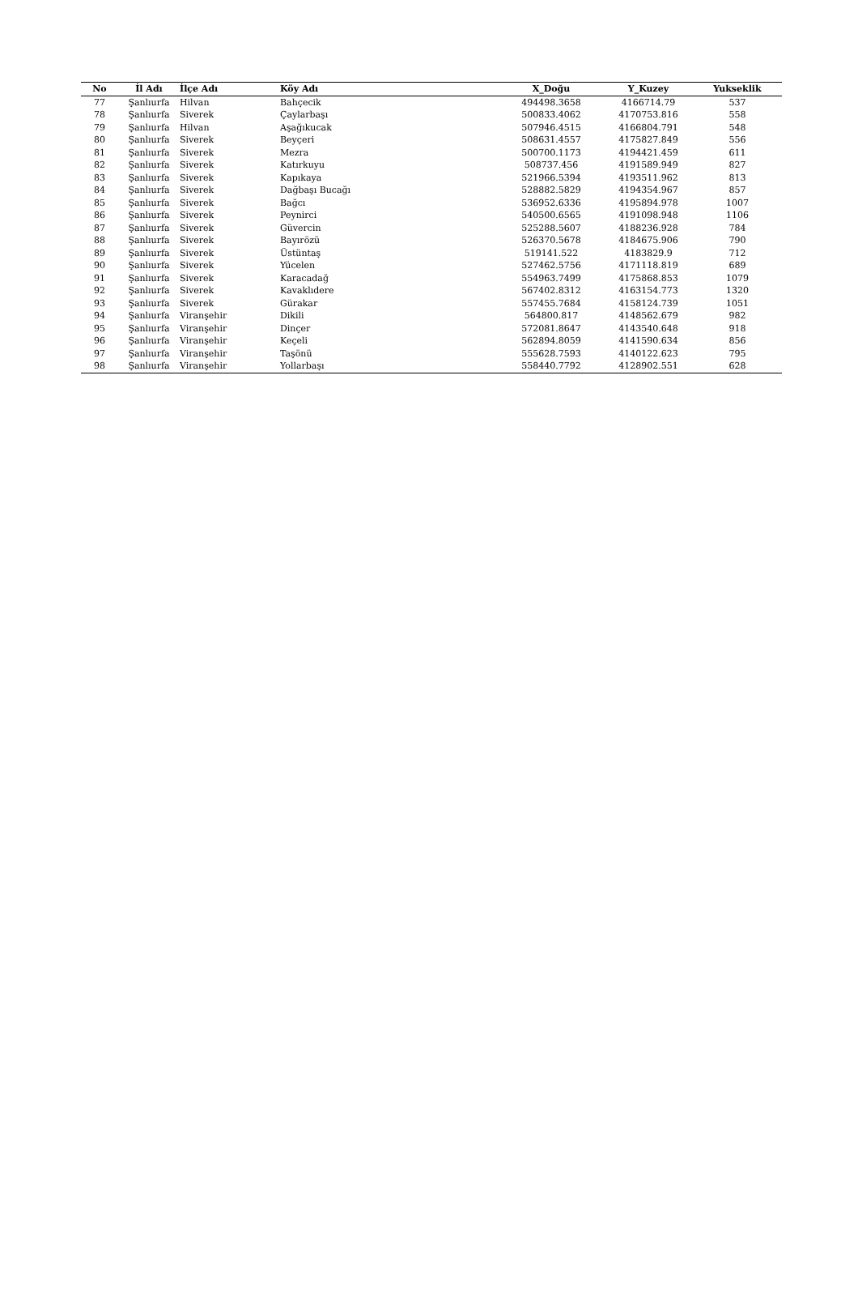| No | İl Adı | İlçe Adı | Köy Adı | X_Doğu | Y_Kuzey | Yukseklik |
| --- | --- | --- | --- | --- | --- | --- |
| 77 | Şanlıurfa | Hilvan | Bahçecik | 494498.3658 | 4166714.79 | 537 |
| 78 | Şanlıurfa | Siverek | Çaylarbaşı | 500833.4062 | 4170753.816 | 558 |
| 79 | Şanlıurfa | Hilvan | Aşağıkucak | 507946.4515 | 4166804.791 | 548 |
| 80 | Şanlıurfa | Siverek | Beyçeri | 508631.4557 | 4175827.849 | 556 |
| 81 | Şanlıurfa | Siverek | Mezra | 500700.1173 | 4194421.459 | 611 |
| 82 | Şanlıurfa | Siverek | Katırkuyu | 508737.456 | 4191589.949 | 827 |
| 83 | Şanlıurfa | Siverek | Kapıkaya | 521966.5394 | 4193511.962 | 813 |
| 84 | Şanlıurfa | Siverek | Dağbaşı Bucağı | 528882.5829 | 4194354.967 | 857 |
| 85 | Şanlıurfa | Siverek | Bağcı | 536952.6336 | 4195894.978 | 1007 |
| 86 | Şanlıurfa | Siverek | Peynirci | 540500.6565 | 4191098.948 | 1106 |
| 87 | Şanlıurfa | Siverek | Güvercin | 525288.5607 | 4188236.928 | 784 |
| 88 | Şanlıurfa | Siverek | Bayırözü | 526370.5678 | 4184675.906 | 790 |
| 89 | Şanlıurfa | Siverek | Üstüntaş | 519141.522 | 4183829.9 | 712 |
| 90 | Şanlıurfa | Siverek | Yücelen | 527462.5756 | 4171118.819 | 689 |
| 91 | Şanlıurfa | Siverek | Karacadağ | 554963.7499 | 4175868.853 | 1079 |
| 92 | Şanlıurfa | Siverek | Kavaklıdere | 567402.8312 | 4163154.773 | 1320 |
| 93 | Şanlıurfa | Siverek | Gürakar | 557455.7684 | 4158124.739 | 1051 |
| 94 | Şanlıurfa | Viranşehir | Dikili | 564800.817 | 4148562.679 | 982 |
| 95 | Şanlıurfa | Viranşehir | Dinçer | 572081.8647 | 4143540.648 | 918 |
| 96 | Şanlıurfa | Viranşehir | Keçeli | 562894.8059 | 4141590.634 | 856 |
| 97 | Şanlıurfa | Viranşehir | Taşönü | 555628.7593 | 4140122.623 | 795 |
| 98 | Şanlıurfa | Viranşehir | Yollarbaşı | 558440.7792 | 4128902.551 | 628 |